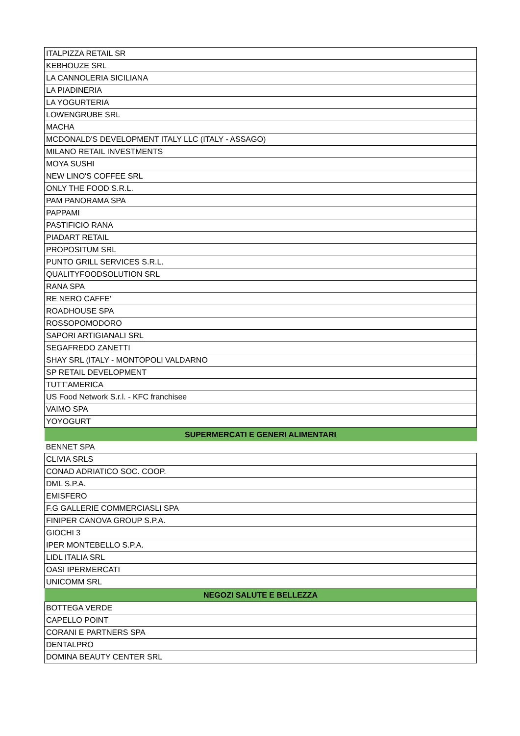| ITALPIZZA RETAIL SR |
| KEBHOUZE SRL |
| LA CANNOLERIA SICILIANA |
| LA PIADINERIA |
| LA YOGURTERIA |
| LOWENGRUBE SRL |
| MACHA |
| MCDONALD'S DEVELOPMENT ITALY LLC (ITALY - ASSAGO) |
| MILANO RETAIL INVESTMENTS |
| MOYA SUSHI |
| NEW LINO'S COFFEE SRL |
| ONLY THE FOOD S.R.L. |
| PAM PANORAMA SPA |
| PAPPAMI |
| PASTIFICIO RANA |
| PIADART RETAIL |
| PROPOSITUM SRL |
| PUNTO GRILL SERVICES S.R.L. |
| QUALITYFOODSOLUTION SRL |
| RANA SPA |
| RE NERO CAFFE' |
| ROADHOUSE SPA |
| ROSSOPOMODORO |
| SAPORI ARTIGIANALI SRL |
| SEGAFREDO ZANETTI |
| SHAY SRL (ITALY - MONTOPOLI VALDARNO |
| SP RETAIL DEVELOPMENT |
| TUTT'AMERICA |
| US Food Network S.r.l. - KFC franchisee |
| VAIMO SPA |
| YOYOGURT |
| SUPERMERCATI E GENERI ALIMENTARI |
| BENNET SPA |
| CLIVIA SRLS |
| CONAD ADRIATICO SOC. COOP. |
| DML S.P.A. |
| EMISFERO |
| F.G GALLERIE COMMERCIASLI SPA |
| FINIPER CANOVA GROUP S.P.A. |
| GIOCHI 3 |
| IPER MONTEBELLO S.P.A. |
| LIDL ITALIA SRL |
| OASI IPERMERCATI |
| UNICOMM SRL |
| NEGOZI SALUTE E BELLEZZA |
| BOTTEGA VERDE |
| CAPELLO POINT |
| CORANI E PARTNERS SPA |
| DENTALPRO |
| DOMINA BEAUTY CENTER SRL |